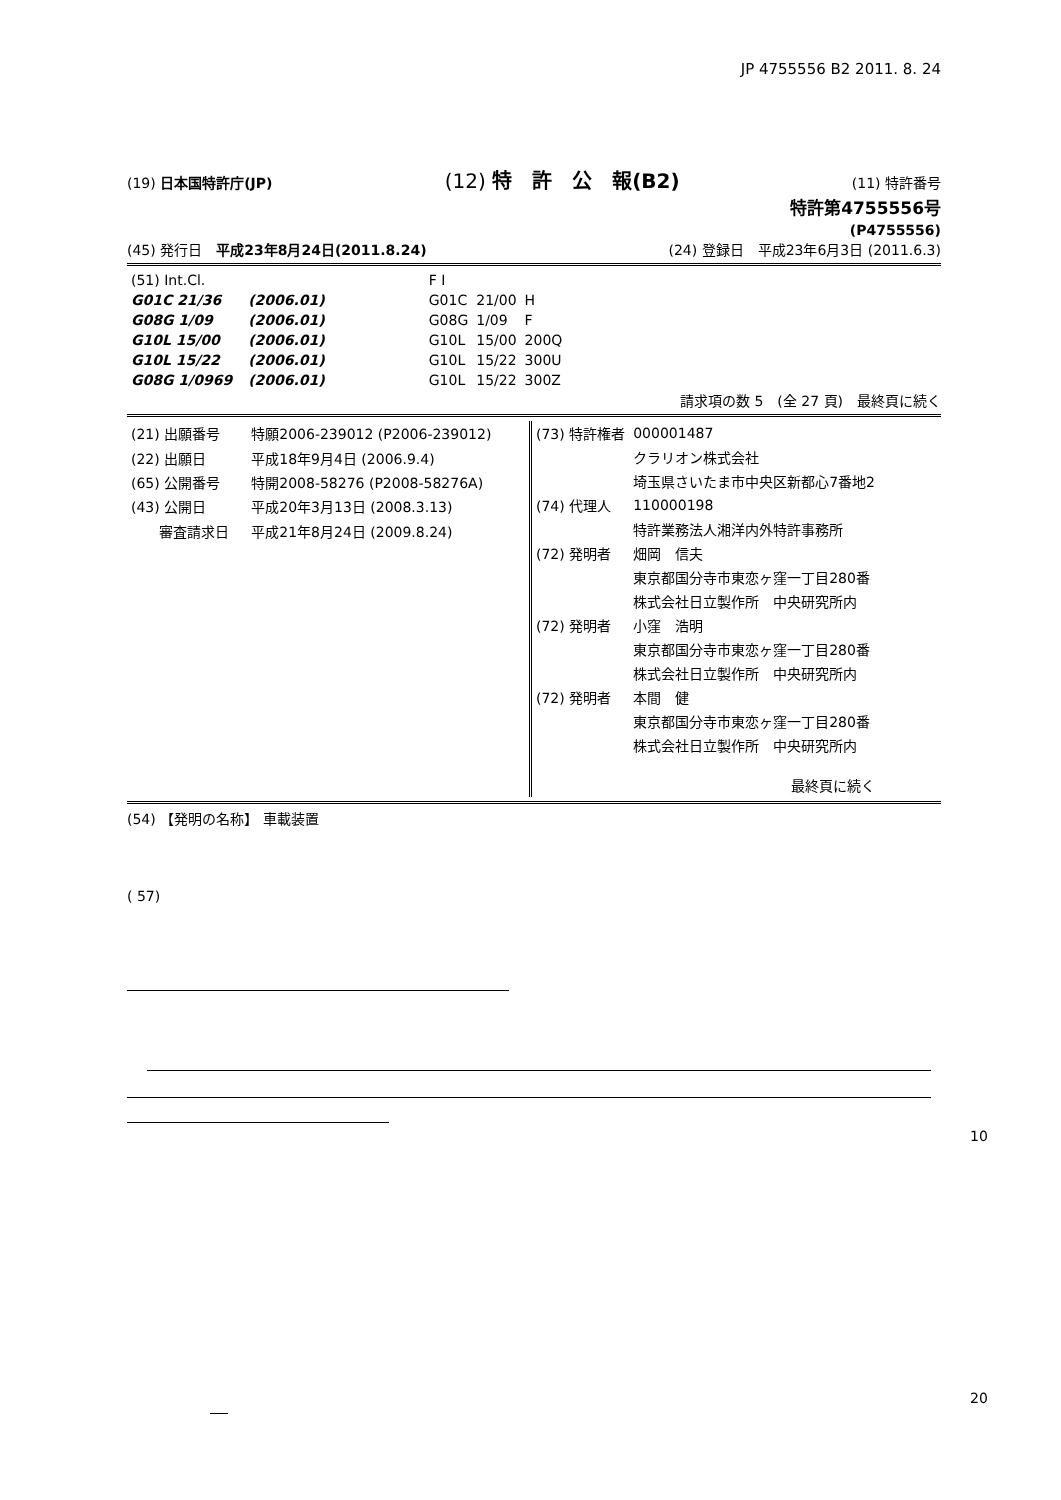JP 4755556 B2 2011. 8. 24
(19) 日本国特許庁(JP) (12) 特　許　公　報(B2) (11) 特許番号
特許第4755556号
(P4755556)
(45) 発行日　平成23年8月24日(2011.8.24) (24) 登録日　平成23年6月3日 (2011.6.3)
| (51) Int.Cl. | | | F I | | |
| G01C 21/36 | | (2006.01) | G01C | 21/00 | H |
| G08G 1/09 | | (2006.01) | G08G | 1/09 | F |
| G10L 15/00 | | (2006.01) | G10L | 15/00 | 200Q |
| G10L 15/22 | | (2006.01) | G10L | 15/22 | 300U |
| G08G 1/0969 | | (2006.01) | G10L | 15/22 | 300Z |
請求項の数 5　(全 27 頁)　最終頁に続く
| (21) 出願番号 | 特願2006-239012 (P2006-239012) |
| (22) 出願日 | 平成18年9月4日 (2006.9.4) |
| (65) 公開番号 | 特開2008-58276 (P2008-58276A) |
| (43) 公開日 | 平成20年3月13日 (2008.3.13) |
| 審査請求日 | 平成21年8月24日 (2009.8.24) |
| (73) 特許権者 | 000001487 |
| | クラリオン株式会社 |
| | 埼玉県さいたま市中央区新都心7番地2 |
| (74) 代理人 | 110000198 |
| | 特許業務法人湘洋内外特許事務所 |
| (72) 発明者 | 畑岡 信夫 |
| | 東京都国分寺市東恋ヶ窪一丁目280番 |
| | 株式会社日立製作所 中央研究所内 |
| (72) 発明者 | 小窪 浩明 |
| | 東京都国分寺市東恋ヶ窪一丁目280番 |
| | 株式会社日立製作所 中央研究所内 |
| (72) 発明者 | 本間 健 |
| | 東京都国分寺市東恋ヶ窪一丁目280番 |
| | 株式会社日立製作所 中央研究所内 |
| | 最終頁に続く |
(54) 【発明の名称】 車載装置
( 57)
10
20